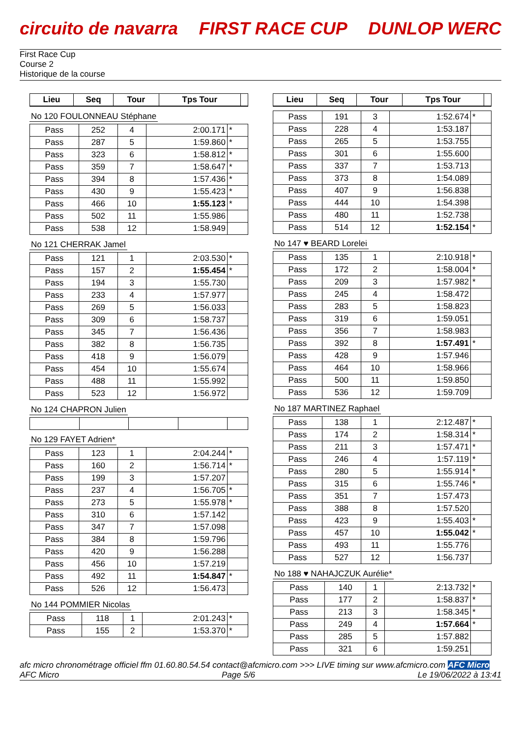circuito de navarra FIRST RACE CUP DUNLOP WERC
First Race Cup
Course 2
Historique de la course
| Lieu | Seq | Tour | Tps Tour | |
| --- | --- | --- | --- | --- |
No 120 FOULONNEAU Stéphane
| Pass | 252 | 4 | 2:00.171 | * |
| Pass | 287 | 5 | 1:59.860 | * |
| Pass | 323 | 6 | 1:58.812 | * |
| Pass | 359 | 7 | 1:58.647 | * |
| Pass | 394 | 8 | 1:57.436 | * |
| Pass | 430 | 9 | 1:55.423 | * |
| Pass | 466 | 10 | 1:55.123 | * |
| Pass | 502 | 11 | 1:55.986 | |
| Pass | 538 | 12 | 1:58.949 | |
No 121 CHERRAK Jamel
| Pass | 121 | 1 | 2:03.530 | * |
| Pass | 157 | 2 | 1:55.454 | * |
| Pass | 194 | 3 | 1:55.730 | |
| Pass | 233 | 4 | 1:57.977 | |
| Pass | 269 | 5 | 1:56.033 | |
| Pass | 309 | 6 | 1:58.737 | |
| Pass | 345 | 7 | 1:56.436 | |
| Pass | 382 | 8 | 1:56.735 | |
| Pass | 418 | 9 | 1:56.079 | |
| Pass | 454 | 10 | 1:55.674 | |
| Pass | 488 | 11 | 1:55.992 | |
| Pass | 523 | 12 | 1:56.972 | |
No 124 CHAPRON Julien No 129 FAYET Adrien*
| Pass | 123 | 1 | 2:04.244 | * |
| Pass | 160 | 2 | 1:56.714 | * |
| Pass | 199 | 3 | 1:57.207 | |
| Pass | 237 | 4 | 1:56.705 | * |
| Pass | 273 | 5 | 1:55.978 | * |
| Pass | 310 | 6 | 1:57.142 | |
| Pass | 347 | 7 | 1:57.098 | |
| Pass | 384 | 8 | 1:59.796 | |
| Pass | 420 | 9 | 1:56.288 | |
| Pass | 456 | 10 | 1:57.219 | |
| Pass | 492 | 11 | 1:54.847 | * |
| Pass | 526 | 12 | 1:56.473 | |
No 144 POMMIER Nicolas
| Pass | 118 | 1 | 2:01.243 | * |
| Pass | 155 | 2 | 1:53.370 | * |
| Lieu | Seq | Tour | Tps Tour | |
| --- | --- | --- | --- | --- |
| Pass | 191 | 3 | 1:52.674 | * |
| Pass | 228 | 4 | 1:53.187 | |
| Pass | 265 | 5 | 1:53.755 | |
| Pass | 301 | 6 | 1:55.600 | |
| Pass | 337 | 7 | 1:53.713 | |
| Pass | 373 | 8 | 1:54.089 | |
| Pass | 407 | 9 | 1:56.838 | |
| Pass | 444 | 10 | 1:54.398 | |
| Pass | 480 | 11 | 1:52.738 | |
| Pass | 514 | 12 | 1:52.154 | * |
No 147 ♥ BEARD Lorelei
| Pass | 135 | 1 | 2:10.918 | * |
| Pass | 172 | 2 | 1:58.004 | * |
| Pass | 209 | 3 | 1:57.982 | * |
| Pass | 245 | 4 | 1:58.472 | |
| Pass | 283 | 5 | 1:58.823 | |
| Pass | 319 | 6 | 1:59.051 | |
| Pass | 356 | 7 | 1:58.983 | |
| Pass | 392 | 8 | 1:57.491 | * |
| Pass | 428 | 9 | 1:57.946 | |
| Pass | 464 | 10 | 1:58.966 | |
| Pass | 500 | 11 | 1:59.850 | |
| Pass | 536 | 12 | 1:59.709 | |
No 187 MARTINEZ Raphael
| Pass | 138 | 1 | 2:12.487 | * |
| Pass | 174 | 2 | 1:58.314 | * |
| Pass | 211 | 3 | 1:57.471 | * |
| Pass | 246 | 4 | 1:57.119 | * |
| Pass | 280 | 5 | 1:55.914 | * |
| Pass | 315 | 6 | 1:55.746 | * |
| Pass | 351 | 7 | 1:57.473 | |
| Pass | 388 | 8 | 1:57.520 | |
| Pass | 423 | 9 | 1:55.403 | * |
| Pass | 457 | 10 | 1:55.042 | * |
| Pass | 493 | 11 | 1:55.776 | |
| Pass | 527 | 12 | 1:56.737 | |
No 188 ♥ NAHAJCZUK Aurélie*
| Pass | 140 | 1 | 2:13.732 | * |
| Pass | 177 | 2 | 1:58.837 | * |
| Pass | 213 | 3 | 1:58.345 | * |
| Pass | 249 | 4 | 1:57.664 | * |
| Pass | 285 | 5 | 1:57.882 | |
| Pass | 321 | 6 | 1:59.251 | |
afc micro chronométrage officiel ffm 01.60.80.54.54 contact@afcmicro.com >>> LIVE timing sur www.afcmicro.com AFC Micro
AFC Micro Page 5/6 Le 19/06/2022 à 13:41